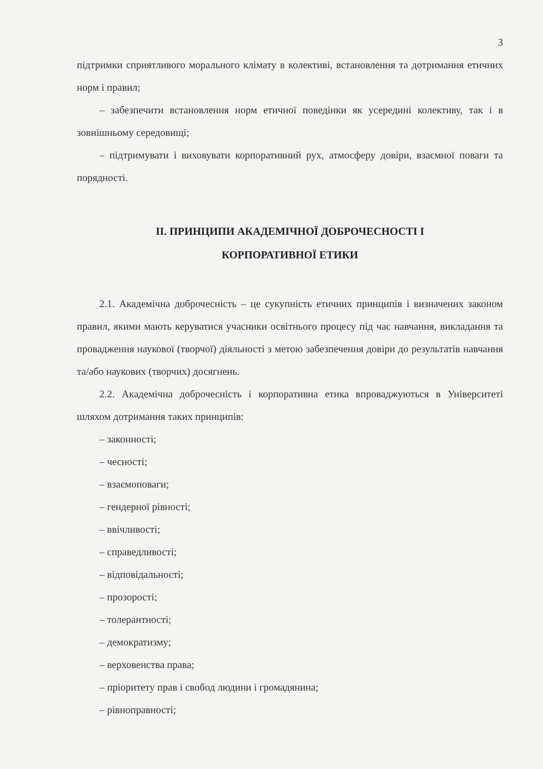3
підтримки сприятливого морального клімату в колективі, встановлення та дотримання етичних норм і правил;
– забезпечити встановлення норм етичної поведінки як усередині колективу, так і в зовнішньому середовищі;
– підтримувати і виховувати корпоративний рух, атмосферу довіри, взаємної поваги та порядності.
ІІ. ПРИНЦИПИ АКАДЕМІЧНОЇ ДОБРОЧЕСНОСТІ І
КОРПОРАТИВНОЇ ЕТИКИ
2.1. Академічна доброчесність – це сукупність етичних принципів і визначених законом правил, якими мають керуватися учасники освітнього процесу під час навчання, викладання та провадження наукової (творчої) діяльності з метою забезпечення довіри до результатів навчання та/або наукових (творчих) досягнень.
2.2. Академічна доброчесність і корпоративна етика впроваджуються в Університеті шляхом дотримання таких принципів:
– законності;
– чесності;
– взаємоповаги;
– гендерної рівності;
– ввічливості;
– справедливості;
– відповідальності;
– прозорості;
– толерантності;
– демократизму;
– верховенства права;
– пріоритету прав і свобод людини і громадянина;
– рівноправності;